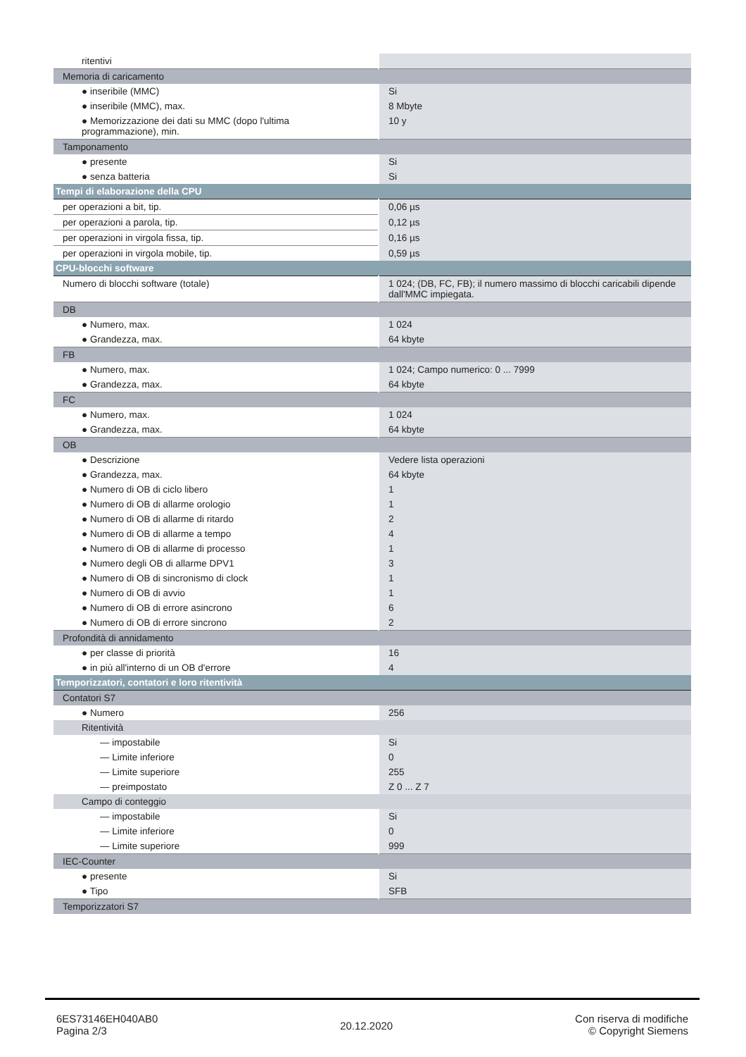| ritentivi | |
| Memoria di caricamento | |
| ● inseribile (MMC) | Si |
| ● inseribile (MMC), max. | 8 Mbyte |
| ● Memorizzazione dei dati su MMC (dopo l'ultima programmazione), min. | 10 y |
| Tamponamento | |
| ● presente | Si |
| ● senza batteria | Si |
| Tempi di elaborazione della CPU | |
| per operazioni a bit, tip. | 0,06 µs |
| per operazioni a parola, tip. | 0,12 µs |
| per operazioni in virgola fissa, tip. | 0,16 µs |
| per operazioni in virgola mobile, tip. | 0,59 µs |
| CPU-blocchi software | |
| Numero di blocchi software (totale) | 1 024; (DB, FC, FB); il numero massimo di blocchi caricabili dipende dall'MMC impiegata. |
| DB | |
| ● Numero, max. | 1 024 |
| ● Grandezza, max. | 64 kbyte |
| FB | |
| ● Numero, max. | 1 024; Campo numerico: 0 ... 7999 |
| ● Grandezza, max. | 64 kbyte |
| FC | |
| ● Numero, max. | 1 024 |
| ● Grandezza, max. | 64 kbyte |
| OB | |
| ● Descrizione | Vedere lista operazioni |
| ● Grandezza, max. | 64 kbyte |
| ● Numero di OB di ciclo libero | 1 |
| ● Numero di OB di allarme orologio | 1 |
| ● Numero di OB di allarme di ritardo | 2 |
| ● Numero di OB di allarme a tempo | 4 |
| ● Numero di OB di allarme di processo | 1 |
| ● Numero degli OB di allarme DPV1 | 3 |
| ● Numero di OB di sincronismo di clock | 1 |
| ● Numero di OB di avvio | 1 |
| ● Numero di OB di errore asincrono | 6 |
| ● Numero di OB di errore sincrono | 2 |
| Profondità di annidamento | |
| ● per classe di priorità | 16 |
| ● in più all'interno di un OB d'errore | 4 |
| Temporizzatori, contatori e loro ritentività | |
| Contatori S7 | |
| ● Numero | 256 |
| Ritentività | |
| — impostabile | Si |
| — Limite inferiore | 0 |
| — Limite superiore | 255 |
| — preimpostato | Z 0 ... Z 7 |
| Campo di conteggio | |
| — impostabile | Si |
| — Limite inferiore | 0 |
| — Limite superiore | 999 |
| IEC-Counter | |
| ● presente | Si |
| ● Tipo | SFB |
| Temporizzatori S7 | |
6ES73146EH040AB0
Pagina 2/3
20.12.2020
Con riserva di modifiche
© Copyright Siemens